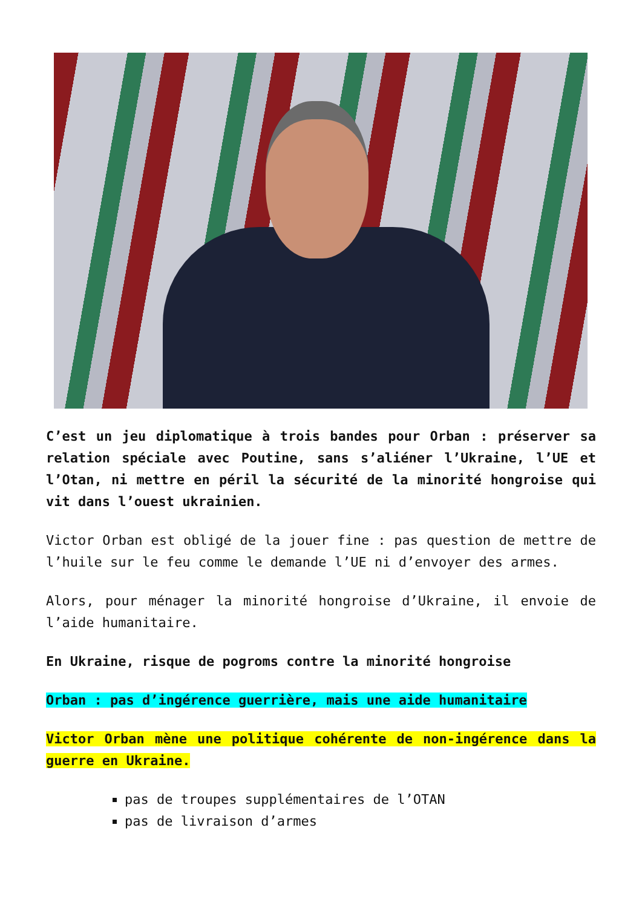C’est un jeu diplomatique à trois bandes pour Orban : préserver sa relation spéciale avec Poutine, sans s’aliéner l’Ukraine, l’UE et l’Otan, ni mettre en péril la sécurité de la minorité hongroise qui vit dans l’ouest ukrainien.
Victor Orban est obligé de la jouer fine : pas question de mettre de l’huile sur le feu comme le demande l’UE ni d’envoyer des armes.
Alors, pour ménager la minorité hongroise d’Ukraine, il envoie de l’aide humanitaire.
En Ukraine, risque de pogroms contre la minorité hongroise
Orban : pas d’ingérence guerrière, mais une aide humanitaire
Victor Orban mène une politique cohérente de non-ingérence dans la guerre en Ukraine.
pas de troupes supplémentaires de l’OTAN
pas de livraison d’armes